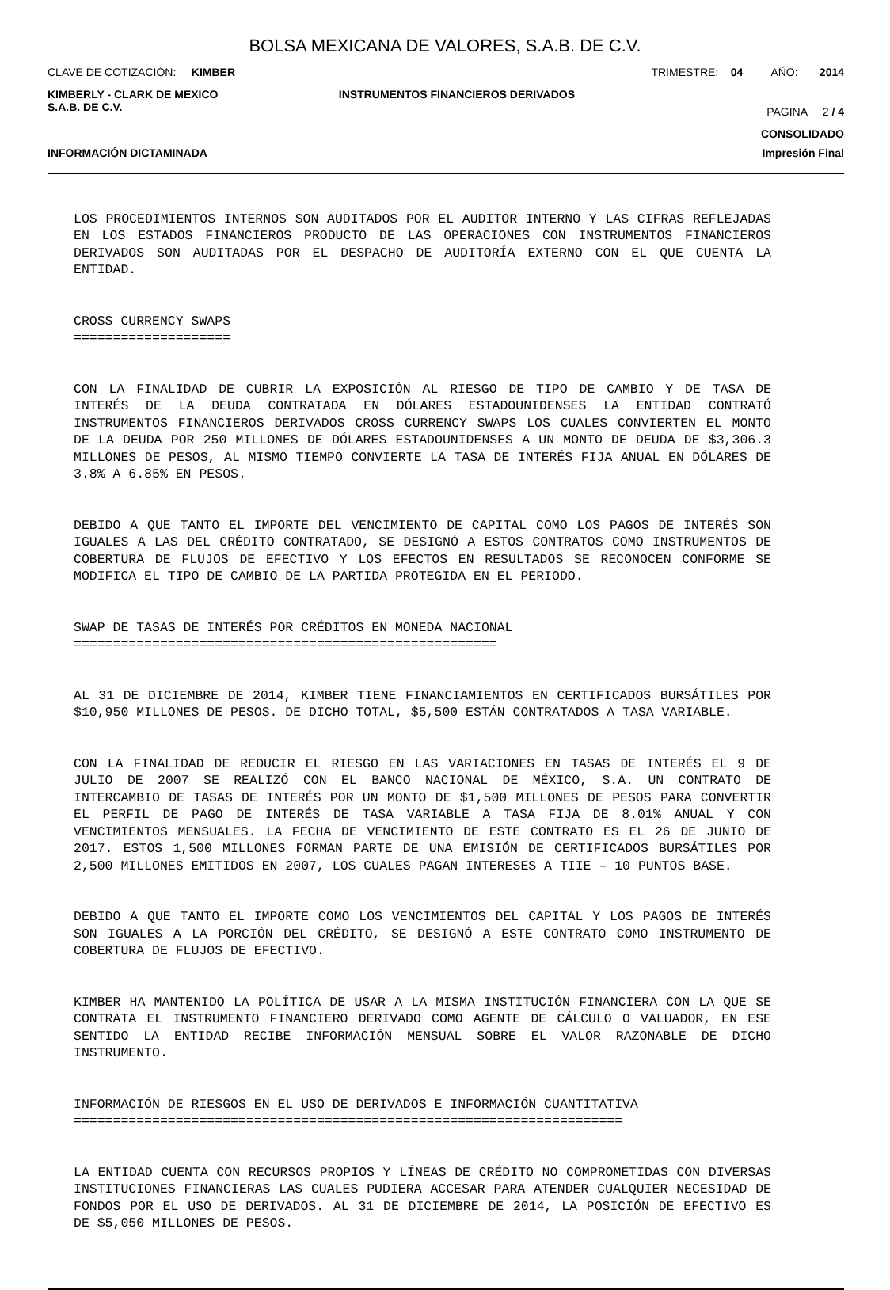BOLSA MEXICANA DE VALORES, S.A.B. DE C.V.
CLAVE DE COTIZACIÓN: KIMBER TRIMESTRE: 04 AÑO: 2014
KIMBERLY - CLARK DE MEXICO
S.A.B. DE C.V. INSTRUMENTOS FINANCIEROS DERIVADOS
PAGINA 2 / 4
CONSOLIDADO
INFORMACIÓN DICTAMINADA Impresión Final
LOS PROCEDIMIENTOS INTERNOS SON AUDITADOS POR EL AUDITOR INTERNO Y LAS CIFRAS REFLEJADAS EN LOS ESTADOS FINANCIEROS PRODUCTO DE LAS OPERACIONES CON INSTRUMENTOS FINANCIEROS DERIVADOS SON AUDITADAS POR EL DESPACHO DE AUDITORÍA EXTERNO CON EL QUE CUENTA LA ENTIDAD.
CROSS CURRENCY SWAPS ====================
CON LA FINALIDAD DE CUBRIR LA EXPOSICIÓN AL RIESGO DE TIPO DE CAMBIO Y DE TASA DE INTERÉS DE LA DEUDA CONTRATADA EN DÓLARES ESTADOUNIDENSES LA ENTIDAD CONTRATÓ INSTRUMENTOS FINANCIEROS DERIVADOS CROSS CURRENCY SWAPS LOS CUALES CONVIERTEN EL MONTO DE LA DEUDA POR 250 MILLONES DE DÓLARES ESTADOUNIDENSES A UN MONTO DE DEUDA DE $3,306.3 MILLONES DE PESOS, AL MISMO TIEMPO CONVIERTE LA TASA DE INTERÉS FIJA ANUAL EN DÓLARES DE 3.8% A 6.85% EN PESOS.
DEBIDO A QUE TANTO EL IMPORTE DEL VENCIMIENTO DE CAPITAL COMO LOS PAGOS DE INTERÉS SON IGUALES A LAS DEL CRÉDITO CONTRATADO, SE DESIGNÓ A ESTOS CONTRATOS COMO INSTRUMENTOS DE COBERTURA DE FLUJOS DE EFECTIVO Y LOS EFECTOS EN RESULTADOS SE RECONOCEN CONFORME SE MODIFICA EL TIPO DE CAMBIO DE LA PARTIDA PROTEGIDA EN EL PERIODO.
SWAP DE TASAS DE INTERÉS POR CRÉDITOS EN MONEDA NACIONAL ======================================================
AL 31 DE DICIEMBRE DE 2014, KIMBER TIENE FINANCIAMIENTOS EN CERTIFICADOS BURSÁTILES POR $10,950 MILLONES DE PESOS. DE DICHO TOTAL, $5,500 ESTÁN CONTRATADOS A TASA VARIABLE.
CON LA FINALIDAD DE REDUCIR EL RIESGO EN LAS VARIACIONES EN TASAS DE INTERÉS EL 9 DE JULIO DE 2007 SE REALIZÓ CON EL BANCO NACIONAL DE MÉXICO, S.A. UN CONTRATO DE INTERCAMBIO DE TASAS DE INTERÉS POR UN MONTO DE $1,500 MILLONES DE PESOS PARA CONVERTIR EL PERFIL DE PAGO DE INTERÉS DE TASA VARIABLE A TASA FIJA DE 8.01% ANUAL Y CON VENCIMIENTOS MENSUALES. LA FECHA DE VENCIMIENTO DE ESTE CONTRATO ES EL 26 DE JUNIO DE 2017. ESTOS 1,500 MILLONES FORMAN PARTE DE UNA EMISIÓN DE CERTIFICADOS BURSÁTILES POR 2,500 MILLONES EMITIDOS EN 2007, LOS CUALES PAGAN INTERESES A TIIE – 10 PUNTOS BASE.
DEBIDO A QUE TANTO EL IMPORTE COMO LOS VENCIMIENTOS DEL CAPITAL Y LOS PAGOS DE INTERÉS SON IGUALES A LA PORCIÓN DEL CRÉDITO, SE DESIGNÓ A ESTE CONTRATO COMO INSTRUMENTO DE COBERTURA DE FLUJOS DE EFECTIVO.
KIMBER HA MANTENIDO LA POLÍTICA DE USAR A LA MISMA INSTITUCIÓN FINANCIERA CON LA QUE SE CONTRATA EL INSTRUMENTO FINANCIERO DERIVADO COMO AGENTE DE CÁLCULO O VALUADOR, EN ESE SENTIDO LA ENTIDAD RECIBE INFORMACIÓN MENSUAL SOBRE EL VALOR RAZONABLE DE DICHO INSTRUMENTO.
INFORMACIÓN DE RIESGOS EN EL USO DE DERIVADOS E INFORMACIÓN CUANTITATIVA ======================================================================
LA ENTIDAD CUENTA CON RECURSOS PROPIOS Y LÍNEAS DE CRÉDITO NO COMPROMETIDAS CON DIVERSAS INSTITUCIONES FINANCIERAS LAS CUALES PUDIERA ACCESAR PARA ATENDER CUALQUIER NECESIDAD DE FONDOS POR EL USO DE DERIVADOS. AL 31 DE DICIEMBRE DE 2014, LA POSICIÓN DE EFECTIVO ES DE $5,050 MILLONES DE PESOS.